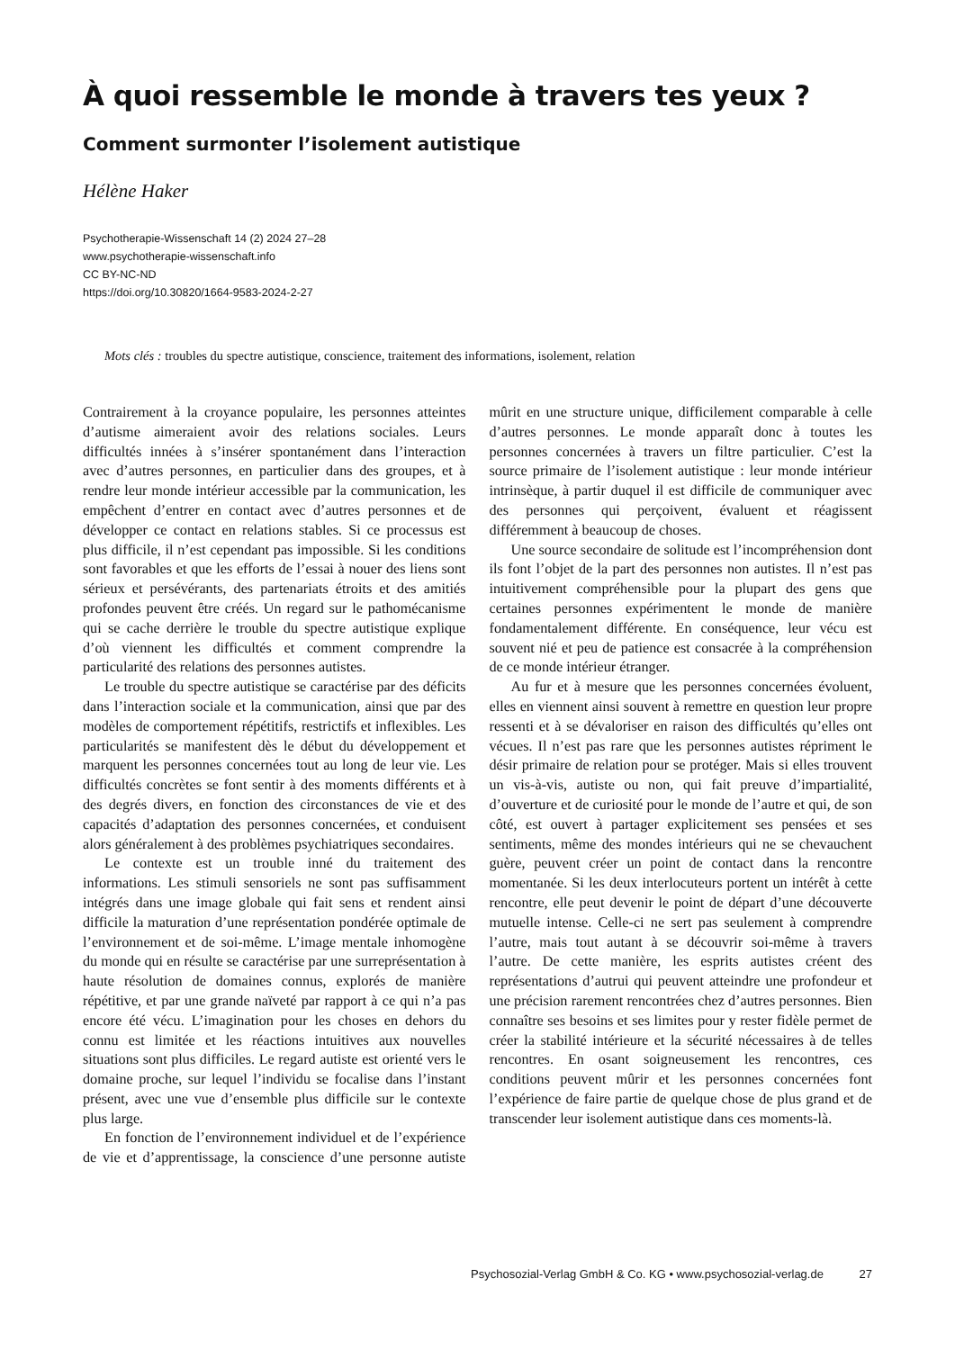À quoi ressemble le monde à travers tes yeux ?
Comment surmonter l’isolement autistique
Hélène Haker
Psychotherapie-Wissenschaft 14 (2) 2024 27–28
www.psychotherapie-wissenschaft.info
CC BY-NC-ND
https://doi.org/10.30820/1664-9583-2024-2-27
Mots clés : troubles du spectre autistique, conscience, traitement des informations, isolement, relation
Contrairement à la croyance populaire, les personnes atteintes d’autisme aimeraient avoir des relations sociales. Leurs difficultés innées à s’insérer spontanément dans l’interaction avec d’autres personnes, en particulier dans des groupes, et à rendre leur monde intérieur accessible par la communication, les empêchent d’entrer en contact avec d’autres personnes et de développer ce contact en relations stables. Si ce processus est plus difficile, il n’est cependant pas impossible. Si les conditions sont favorables et que les efforts de l’essai à nouer des liens sont sérieux et persévérants, des partenariats étroits et des amitiés profondes peuvent être créés. Un regard sur le pathomécanisme qui se cache derrière le trouble du spectre autistique explique d’où viennent les difficultés et comment comprendre la particularité des relations des personnes autistes.
Le trouble du spectre autistique se caractérise par des déficits dans l’interaction sociale et la communication, ainsi que par des modèles de comportement répétitifs, restrictifs et inflexibles. Les particularités se manifestent dès le début du développement et marquent les personnes concernées tout au long de leur vie. Les difficultés concrètes se font sentir à des moments différents et à des degrés divers, en fonction des circonstances de vie et des capacités d’adaptation des personnes concernées, et conduisent alors généralement à des problèmes psychiatriques secondaires.
Le contexte est un trouble inné du traitement des informations. Les stimuli sensoriels ne sont pas suffisamment intégrés dans une image globale qui fait sens et rendent ainsi difficile la maturation d’une représentation pondérée optimale de l’environnement et de soi-même. L’image mentale inhomogène du monde qui en résulte se caractérise par une surreprésentation à haute résolution de domaines connus, explorés de manière répétitive, et par une grande naïveté par rapport à ce qui n’a pas encore été vécu. L’imagination pour les choses en dehors du connu est limitée et les réactions intuitives aux nouvelles situations sont plus difficiles. Le regard autiste est orienté vers le domaine proche, sur lequel l’individu se focalise dans l’instant présent, avec une vue d’ensemble plus difficile sur le contexte plus large.
En fonction de l’environnement individuel et de l’expérience de vie et d’apprentissage, la conscience d’une personne autiste mûrit en une structure unique, difficilement comparable à celle d’autres personnes. Le monde apparaît donc à toutes les personnes concernées à travers un filtre particulier. C’est la source primaire de l’isolement autistique : leur monde intérieur intrinsèque, à partir duquel il est difficile de communiquer avec des personnes qui perçoivent, évaluent et réagissent différemment à beaucoup de choses.
Une source secondaire de solitude est l’incompréhension dont ils font l’objet de la part des personnes non autistes. Il n’est pas intuitivement compréhensible pour la plupart des gens que certaines personnes expérimentent le monde de manière fondamentalement différente. En conséquence, leur vécu est souvent nié et peu de patience est consacrée à la compréhension de ce monde intérieur étranger.
Au fur et à mesure que les personnes concernées évoluent, elles en viennent ainsi souvent à remettre en question leur propre ressenti et à se dévaloriser en raison des difficultés qu’elles ont vécues. Il n’est pas rare que les personnes autistes répriment le désir primaire de relation pour se protéger. Mais si elles trouvent un vis-à-vis, autiste ou non, qui fait preuve d’impartialité, d’ouverture et de curiosité pour le monde de l’autre et qui, de son côté, est ouvert à partager explicitement ses pensées et ses sentiments, même des mondes intérieurs qui ne se chevauchent guère, peuvent créer un point de contact dans la rencontre momentanée. Si les deux interlocuteurs portent un intérêt à cette rencontre, elle peut devenir le point de départ d’une découverte mutuelle intense. Celle-ci ne sert pas seulement à comprendre l’autre, mais tout autant à se découvrir soi-même à travers l’autre. De cette manière, les esprits autistes créent des représentations d’autrui qui peuvent atteindre une profondeur et une précision rarement rencontrées chez d’autres personnes. Bien connaître ses besoins et ses limites pour y rester fidèle permet de créer la stabilité intérieure et la sécurité nécessaires à de telles rencontres. En osant soigneusement les rencontres, ces conditions peuvent mûrir et les personnes concernées font l’expérience de faire partie de quelque chose de plus grand et de transcender leur isolement autistique dans ces moments-là.
Psychosozial-Verlag GmbH & Co. KG • www.psychosozial-verlag.de 27